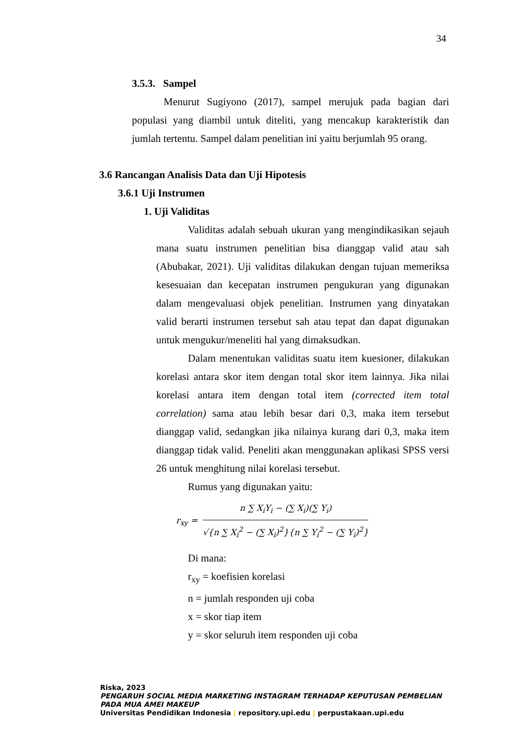34
3.5.3. Sampel
Menurut Sugiyono (2017), sampel merujuk pada bagian dari populasi yang diambil untuk diteliti, yang mencakup karakteristik dan jumlah tertentu. Sampel dalam penelitian ini yaitu berjumlah 95 orang.
3.6 Rancangan Analisis Data dan Uji Hipotesis
3.6.1 Uji Instrumen
1. Uji Validitas
Validitas adalah sebuah ukuran yang mengindikasikan sejauh mana suatu instrumen penelitian bisa dianggap valid atau sah (Abubakar, 2021). Uji validitas dilakukan dengan tujuan memeriksa kesesuaian dan kecepatan instrumen pengukuran yang digunakan dalam mengevaluasi objek penelitian. Instrumen yang dinyatakan valid berarti instrumen tersebut sah atau tepat dan dapat digunakan untuk mengukur/meneliti hal yang dimaksudkan.
Dalam menentukan validitas suatu item kuesioner, dilakukan korelasi antara skor item dengan total skor item lainnya. Jika nilai korelasi antara item dengan total item (corrected item total correlation) sama atau lebih besar dari 0,3, maka item tersebut dianggap valid, sedangkan jika nilainya kurang dari 0,3, maka item dianggap tidak valid. Peneliti akan menggunakan aplikasi SPSS versi 26 untuk menghitung nilai korelasi tersebut.
Rumus yang digunakan yaitu:
r<sub>xy</sub> =
n ∑ X<sub>i</sub>Y<sub>i</sub> − (∑ X<sub>i</sub>)(∑ Y<sub>i</sub>)
√{n ∑ X<sub>i</sub><sup>2</sup> − (∑ X<sub>i</sub>)<sup>2</sup>}{n ∑ Y<sub>i</sub><sup>2</sup> − (∑ Y<sub>i</sub>)<sup>2</sup>}
Di mana:
r<sub>xy</sub> = koefisien korelasi
n = jumlah responden uji coba
x = skor tiap item
y = skor seluruh item responden uji coba
Riska, 2023
PENGARUH SOCIAL MEDIA MARKETING INSTAGRAM TERHADAP KEPUTUSAN PEMBELIAN PADA MUA AMEI MAKEUP
Universitas Pendidikan Indonesia | repository.upi.edu | perpustakaan.upi.edu